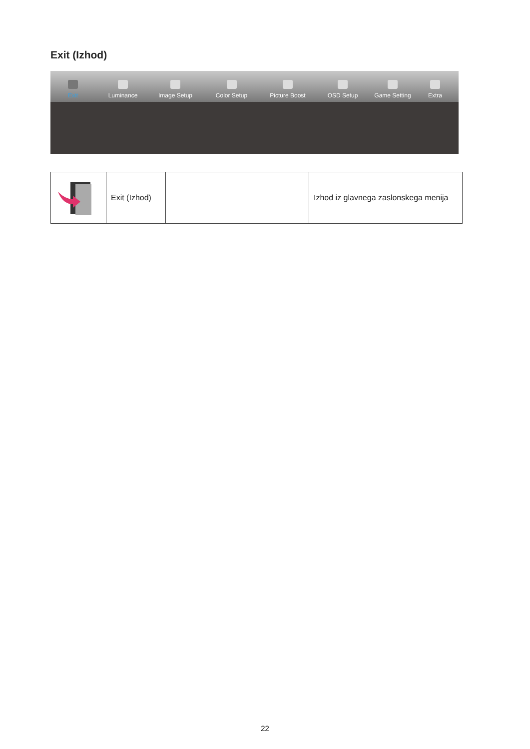Exit (Izhod)
Exit Luminance Image Setup Color Setup Picture Boost OSD Setup Game Setting Extra
| | Exit (Izhod) | | Izhod iz glavnega zaslonskega menija |
22